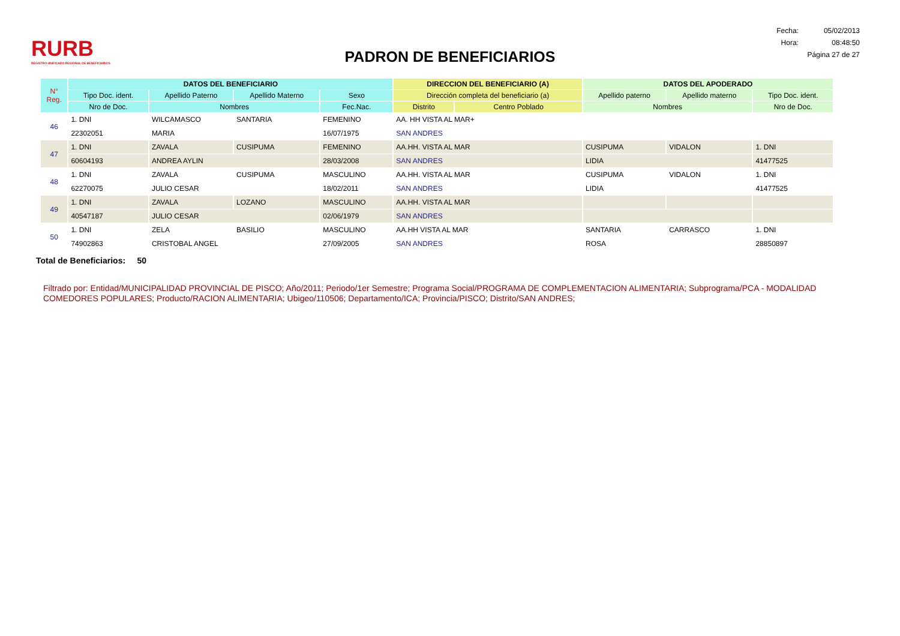RURB
REGISTRO UNIFICADO REGIONAL DE BENEFICIARIOS
PADRON DE BENEFICIARIOS
| Fecha: | 05/02/2013 |
| Hora: | 08:48:50 |
| Página 27 de 27 | |
| N° Reg. | DATOS DEL BENEFICIARIO | | | | DIRECCION DEL BENEFICIARIO (A) | | DATOS DEL APODERADO | | |
| --- | --- | --- | --- | --- | --- | --- | --- | --- | --- |
| | Tipo Doc. ident. | Apellido Paterno | Apellido Materno | Sexo | Dirección completa del beneficiario (a) | | Apellido paterno | Apellido materno | Tipo Doc. ident. |
| | Nro de Doc. | Nombres | | Fec.Nac. | Distrito | Centro Poblado | Nombres | | Nro de Doc. |
| 46 | 1. DNI | WILCAMASCO | SANTARIA | FEMENINO | AA. HH VISTA AL MAR+ | | | | |
| | 22302051 | MARIA | | 16/07/1975 | SAN ANDRES | | | | |
| 47 | 1. DNI | ZAVALA | CUSIPUMA | FEMENINO | AA.HH. VISTA AL MAR | | CUSIPUMA | VIDALON | 1. DNI |
| | 60604193 | ANDREA AYLIN | | 28/03/2008 | SAN ANDRES | | LIDIA | | 41477525 |
| 48 | 1. DNI | ZAVALA | CUSIPUMA | MASCULINO | AA.HH. VISTA AL MAR | | CUSIPUMA | VIDALON | 1. DNI |
| | 62270075 | JULIO CESAR | | 18/02/2011 | SAN ANDRES | | LIDIA | | 41477525 |
| 49 | 1. DNI | ZAVALA | LOZANO | MASCULINO | AA.HH. VISTA AL MAR | | | | |
| | 40547187 | JULIO CESAR | | 02/06/1979 | SAN ANDRES | | | | |
| 50 | 1. DNI | ZELA | BASILIO | MASCULINO | AA.HH VISTA AL MAR | | SANTARIA | CARRASCO | 1. DNI |
| | 74902863 | CRISTOBAL ANGEL | | 27/09/2005 | SAN ANDRES | | ROSA | | 28850897 |
Total de Beneficiarios: 50
Filtrado por: Entidad/MUNICIPALIDAD PROVINCIAL DE PISCO; Año/2011; Periodo/1er Semestre; Programa Social/PROGRAMA DE COMPLEMENTACION ALIMENTARIA; Subprograma/PCA - MODALIDAD COMEDORES POPULARES; Producto/RACION ALIMENTARIA; Ubigeo/110506; Departamento/ICA; Provincia/PISCO; Distrito/SAN ANDRES;